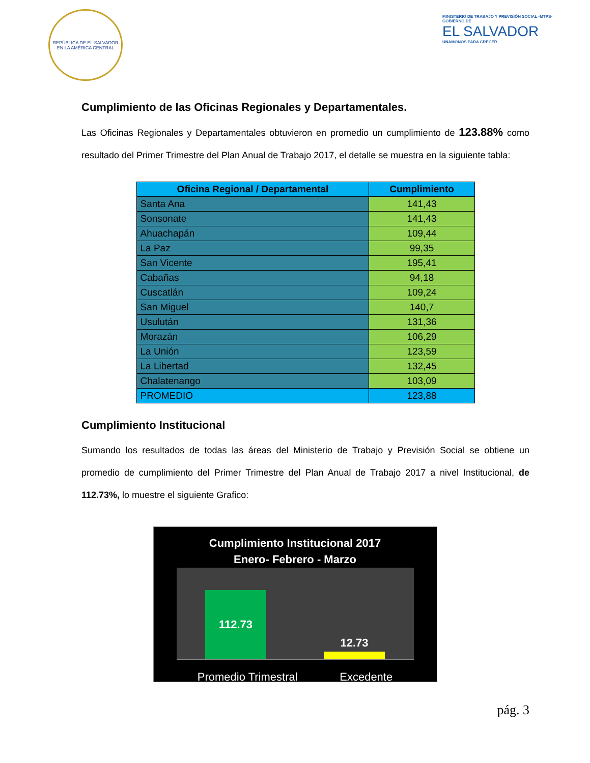REPÚBLICA DE EL SALVADOR EN LA AMÉRICA CENTRAL
MINISTERIO DE TRABAJO Y PREVISIÓN SOCIAL -MTPS-
GOBIERNO DE
EL SALVADOR
UNÁMONOS PARA CRECER
Cumplimiento de las Oficinas Regionales y Departamentales.
Las Oficinas Regionales y Departamentales obtuvieron en promedio un cumplimiento de 123.88% como resultado del Primer Trimestre del Plan Anual de Trabajo 2017, el detalle se muestra en la siguiente tabla:
| Oficina Regional / Departamental | Cumplimiento |
| --- | --- |
| Santa Ana | 141,43 |
| Sonsonate | 141,43 |
| Ahuachapán | 109,44 |
| La Paz | 99,35 |
| San Vicente | 195,41 |
| Cabañas | 94,18 |
| Cuscatlán | 109,24 |
| San Miguel | 140,7 |
| Usulután | 131,36 |
| Morazán | 106,29 |
| La Unión | 123,59 |
| La Libertad | 132,45 |
| Chalatenango | 103,09 |
| PROMEDIO | 123,88 |
Cumplimiento Institucional
Sumando los resultados de todas las áreas del Ministerio de Trabajo y Previsión Social se obtiene un promedio de cumplimiento del Primer Trimestre del Plan Anual de Trabajo 2017 a nivel Institucional, de 112.73%, lo muestre el siguiente Grafico:
Cumplimiento Institucional 2017
Enero- Febrero - Marzo
112.73
12.73
Promedio Trimestral Excedente
pág. 3